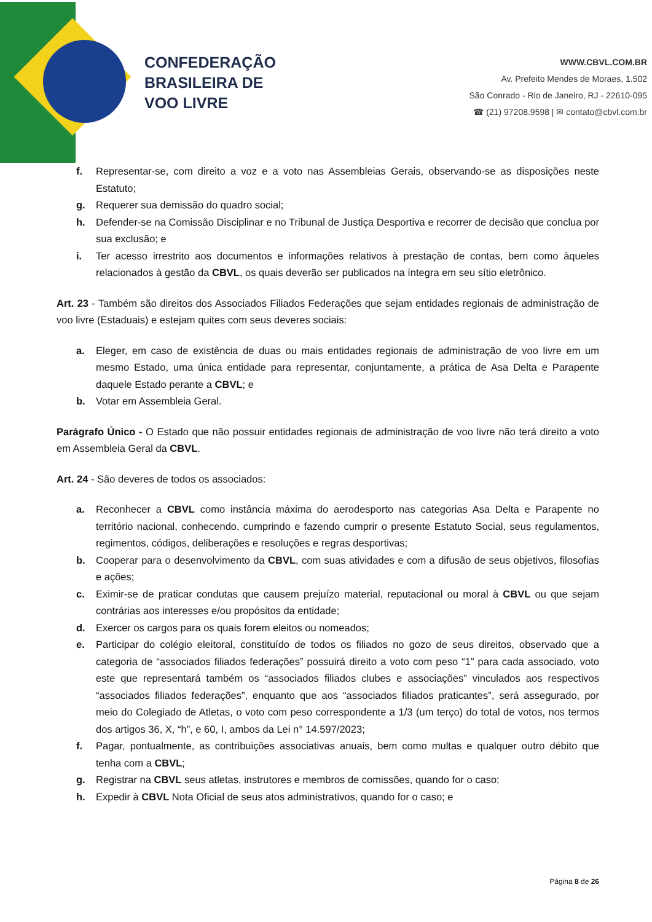CONFEDERAÇÃO
BRASILEIRA DE
VOO LIVRE
WWW.CBVL.COM.BR
Av. Prefeito Mendes de Moraes, 1.502
São Conrado - Rio de Janeiro, RJ - 22610-095
☎ (21) 97208.9598 | ✉ contato@cbvl.com.br
f. Representar-se, com direito a voz e a voto nas Assembleias Gerais, observando-se as disposições neste Estatuto;
g. Requerer sua demissão do quadro social;
h. Defender-se na Comissão Disciplinar e no Tribunal de Justiça Desportiva e recorrer de decisão que conclua por sua exclusão; e
i. Ter acesso irrestrito aos documentos e informações relativos à prestação de contas, bem como àqueles relacionados à gestão da CBVL, os quais deverão ser publicados na íntegra em seu sítio eletrônico.
Art. 23 - Também são direitos dos Associados Filiados Federações que sejam entidades regionais de administração de voo livre (Estaduais) e estejam quites com seus deveres sociais:
a. Eleger, em caso de existência de duas ou mais entidades regionais de administração de voo livre em um mesmo Estado, uma única entidade para representar, conjuntamente, a prática de Asa Delta e Parapente daquele Estado perante a CBVL; e
b. Votar em Assembleia Geral.
Parágrafo Único - O Estado que não possuir entidades regionais de administração de voo livre não terá direito a voto em Assembleia Geral da CBVL.
Art. 24 - São deveres de todos os associados:
a. Reconhecer a CBVL como instância máxima do aerodesporto nas categorias Asa Delta e Parapente no território nacional, conhecendo, cumprindo e fazendo cumprir o presente Estatuto Social, seus regulamentos, regimentos, códigos, deliberações e resoluções e regras desportivas;
b. Cooperar para o desenvolvimento da CBVL, com suas atividades e com a difusão de seus objetivos, filosofias e ações;
c. Eximir-se de praticar condutas que causem prejuízo material, reputacional ou moral à CBVL ou que sejam contrárias aos interesses e/ou propósitos da entidade;
d. Exercer os cargos para os quais forem eleitos ou nomeados;
e. Participar do colégio eleitoral, constituído de todos os filiados no gozo de seus direitos, observado que a categoria de “associados filiados federações” possuirá direito a voto com peso “1” para cada associado, voto este que representará também os “associados filiados clubes e associações” vinculados aos respectivos “associados filiados federações”, enquanto que aos “associados filiados praticantes”, será assegurado, por meio do Colegiado de Atletas, o voto com peso correspondente a 1/3 (um terço) do total de votos, nos termos dos artigos 36, X, “h”, e 60, I, ambos da Lei n° 14.597/2023;
f. Pagar, pontualmente, as contribuições associativas anuais, bem como multas e qualquer outro débito que tenha com a CBVL;
g. Registrar na CBVL seus atletas, instrutores e membros de comissões, quando for o caso;
h. Expedir à CBVL Nota Oficial de seus atos administrativos, quando for o caso; e
Página 8 de 26